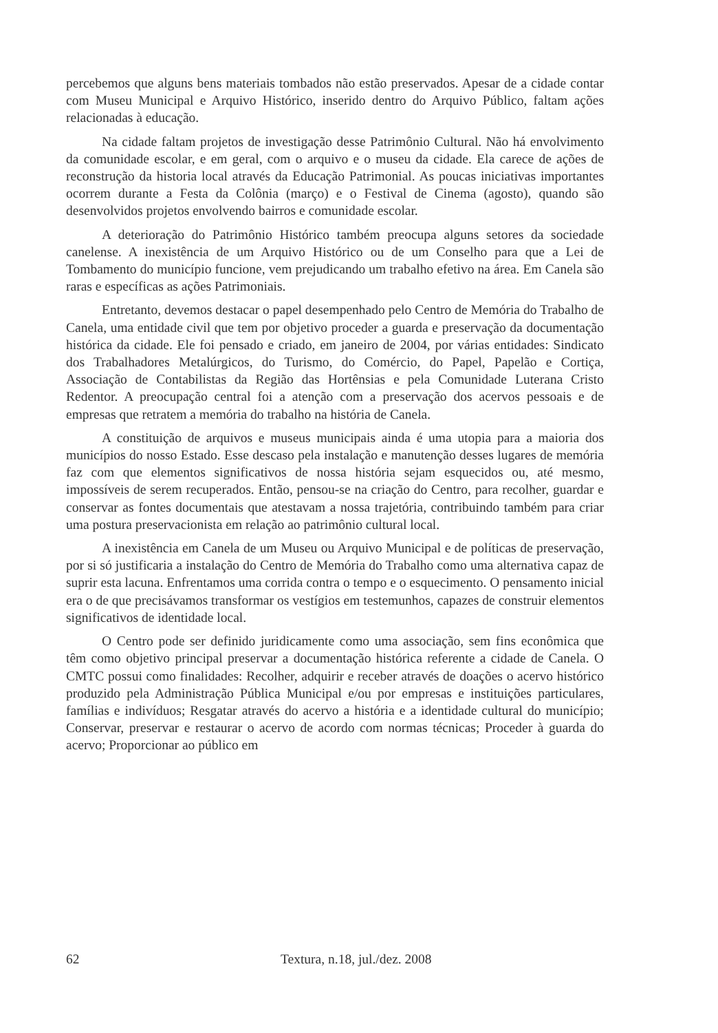percebemos que alguns bens materiais tombados não estão preservados. Apesar de a cidade contar com Museu Municipal e Arquivo Histórico, inserido dentro do Arquivo Público, faltam ações relacionadas à educação.
Na cidade faltam projetos de investigação desse Patrimônio Cultural. Não há envolvimento da comunidade escolar, e em geral, com o arquivo e o museu da cidade. Ela carece de ações de reconstrução da historia local através da Educação Patrimonial. As poucas iniciativas importantes ocorrem durante a Festa da Colônia (março) e o Festival de Cinema (agosto), quando são desenvolvidos projetos envolvendo bairros e comunidade escolar.
A deterioração do Patrimônio Histórico também preocupa alguns setores da sociedade canelense. A inexistência de um Arquivo Histórico ou de um Conselho para que a Lei de Tombamento do município funcione, vem prejudicando um trabalho efetivo na área. Em Canela são raras e específicas as ações Patrimoniais.
Entretanto, devemos destacar o papel desempenhado pelo Centro de Memória do Trabalho de Canela, uma entidade civil que tem por objetivo proceder a guarda e preservação da documentação histórica da cidade. Ele foi pensado e criado, em janeiro de 2004, por várias entidades: Sindicato dos Trabalhadores Metalúrgicos, do Turismo, do Comércio, do Papel, Papelão e Cortiça, Associação de Contabilistas da Região das Hortênsias e pela Comunidade Luterana Cristo Redentor. A preocupação central foi a atenção com a preservação dos acervos pessoais e de empresas que retratem a memória do trabalho na história de Canela.
A constituição de arquivos e museus municipais ainda é uma utopia para a maioria dos municípios do nosso Estado. Esse descaso pela instalação e manutenção desses lugares de memória faz com que elementos significativos de nossa história sejam esquecidos ou, até mesmo, impossíveis de serem recuperados. Então, pensou-se na criação do Centro, para recolher, guardar e conservar as fontes documentais que atestavam a nossa trajetória, contribuindo também para criar uma postura preservacionista em relação ao patrimônio cultural local.
A inexistência em Canela de um Museu ou Arquivo Municipal e de políticas de preservação, por si só justificaria a instalação do Centro de Memória do Trabalho como uma alternativa capaz de suprir esta lacuna. Enfrentamos uma corrida contra o tempo e o esquecimento. O pensamento inicial era o de que precisávamos transformar os vestígios em testemunhos, capazes de construir elementos significativos de identidade local.
O Centro pode ser definido juridicamente como uma associação, sem fins econômica que têm como objetivo principal preservar a documentação histórica referente a cidade de Canela. O CMTC possui como finalidades: Recolher, adquirir e receber através de doações o acervo histórico produzido pela Administração Pública Municipal e/ou por empresas e instituições particulares, famílias e indivíduos; Resgatar através do acervo a história e a identidade cultural do município; Conservar, preservar e restaurar o acervo de acordo com normas técnicas; Proceder à guarda do acervo; Proporcionar ao público em
62 Textura, n.18, jul./dez. 2008